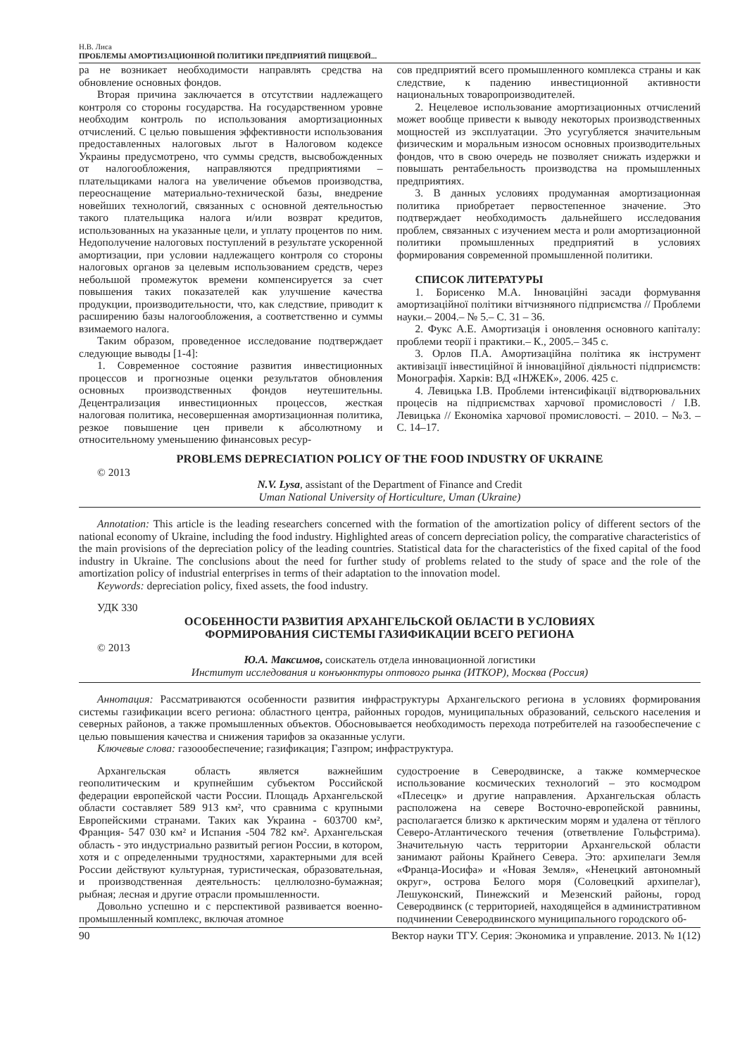Н.В. Лиса
ПРОБЛЕМЫ АМОРТИЗАЦИОННОЙ ПОЛИТИКИ ПРЕДПРИЯТИЙ ПИЩЕВОЙ...
ра не возникает необходимости направлять средства на обновление основных фондов.
Вторая причина заключается в отсутствии надлежащего контроля со стороны государства. На государственном уровне необходим контроль по использования амортизационных отчислений. С целью повышения эффективности использования предоставленных налоговых льгот в Налоговом кодексе Украины предусмотрено, что суммы средств, высвобожденных от налогообложения, направляются предприятиями – плательщиками налога на увеличение объемов производства, переоснащение материально-технической базы, внедрение новейших технологий, связанных с основной деятельностью такого плательщика налога и/или возврат кредитов, использованных на указанные цели, и уплату процентов по ним. Недополучение налоговых поступлений в результате ускоренной амортизации, при условии надлежащего контроля со стороны налоговых органов за целевым использованием средств, через небольшой промежуток времени компенсируется за счет повышения таких показателей как улучшение качества продукции, производительности, что, как следствие, приводит к расширению базы налогообложения, а соответственно и суммы взимаемого налога.
Таким образом, проведенное исследование подтверждает следующие выводы [1-4]:
1. Современное состояние развития инвестиционных процессов и прогнозные оценки результатов обновления основных производственных фондов неутешительны. Децентрализация инвестиционных процессов, жесткая налоговая политика, несовершенная амортизационная политика, резкое повышение цен привели к абсолютному и относительному уменьшению финансовых ресур-
сов предприятий всего промышленного комплекса страны и как следствие, к падению инвестиционной активности национальных товаропроизводителей.
2. Нецелевое использование амортизационных отчислений может вообще привести к выводу некоторых производственных мощностей из эксплуатации. Это усугубляется значительным физическим и моральным износом основных производительных фондов, что в свою очередь не позволяет снижать издержки и повышать рентабельность производства на промышленных предприятиях.
3. В данных условиях продуманная амортизационная политика приобретает первостепенное значение. Это подтверждает необходимость дальнейшего исследования проблем, связанных с изучением места и роли амортизационной политики промышленных предприятий в условиях формирования современной промышленной политики.
СПИСОК ЛИТЕРАТУРЫ
1. Борисенко М.А. Інноваційні засади формування амортизаційної політики вітчизняного підприємства // Проблеми науки.– 2004.– № 5.– С. 31 – 36.
2. Фукс А.Е. Амортизація і оновлення основного капіталу: проблеми теорії і практики.– К., 2005.– 345 с.
3. Орлов П.А. Амортизаційна політика як інструмент активізації інвестиційної й інноваційної діяльності підприємств: Монографія. Харків: ВД «ІНЖЕК», 2006. 425 с.
4. Левицька І.В. Проблеми інтенсифікації відтворювальних процесів на підприємствах харчової промисловості / І.В. Левицька // Економіка харчової промисловості. – 2010. – №3. – С. 14–17.
PROBLEMS DEPRECIATION POLICY OF THE FOOD INDUSTRY OF UKRAINE
© 2013
N.V. Lysa, assistant of the Department of Finance and Credit
Uman National University of Horticulture, Uman (Ukraine)
Annotation: This article is the leading researchers concerned with the formation of the amortization policy of different sectors of the national economy of Ukraine, including the food industry. Highlighted areas of concern depreciation policy, the comparative characteristics of the main provisions of the depreciation policy of the leading countries. Statistical data for the characteristics of the fixed capital of the food industry in Ukraine. The conclusions about the need for further study of problems related to the study of space and the role of the amortization policy of industrial enterprises in terms of their adaptation to the innovation model.
Keywords: depreciation policy, fixed assets, the food industry.
УДК 330
ОСОБЕННОСТИ РАЗВИТИЯ АРХАНГЕЛЬСКОЙ ОБЛАСТИ В УСЛОВИЯХ
ФОРМИРОВАНИЯ СИСТЕМЫ ГАЗИФИКАЦИИ ВСЕГО РЕГИОНА
© 2013
Ю.А. Максимов, соискатель отдела инновационной логистики
Институт исследования и конъюнктуры оптового рынка (ИТКОР), Москва (Россия)
Аннотация: Рассматриваются особенности развития инфраструктуры Архангельского региона в условиях формирования системы газификации всего региона: областного центра, районных городов, муниципальных образований, сельского населения и северных районов, а также промышленных объектов. Обосновывается необходимость перехода потребителей на газообеспечение с целью повышения качества и снижения тарифов за оказанные услуги.
Ключевые слова: газоообеспечение; газификация; Газпром; инфраструктура.
Архангельская область является важнейшим геополитическим и крупнейшим субъектом Российской федерации европейской части России. Площадь Архангельской области составляет 589 913 км², что сравнима с крупными Европейскими странами. Таких как Украина - 603700 км², Франция- 547 030 км² и Испания -504 782 км². Архангельская область - это индустриально развитый регион России, в котором, хотя и с определенными трудностями, характерными для всей России действуют культурная, туристическая, образовательная, и производственная деятельность: целлюлозно-бумажная; рыбная; лесная и другие отрасли промышленности.
Довольно успешно и с перспективой развивается военно-промышленный комплекс, включая атомное
судостроение в Северодвинске, а также коммерческое использование космических технологий – это космодром «Плесецк» и другие направления. Архангельская область расположена на севере Восточно-европейской равнины, располагается близко к арктическим морям и удалена от тёплого Северо-Атлантического течения (ответвление Гольфстрима). Значительную часть территории Архангельской области занимают районы Крайнего Севера. Это: архипелаги Земля «Франца-Иосифа» и «Новая Земля», «Ненецкий автономный округ», острова Белого моря (Соловецкий архипелаг), Лешуконский, Пинежский и Мезенский районы, город Северодвинск (с территорией, находящейся в административном подчинении Северодвинского муниципального городского об-
90 Вектор науки ТГУ. Серия: Экономика и управление. 2013. № 1(12)